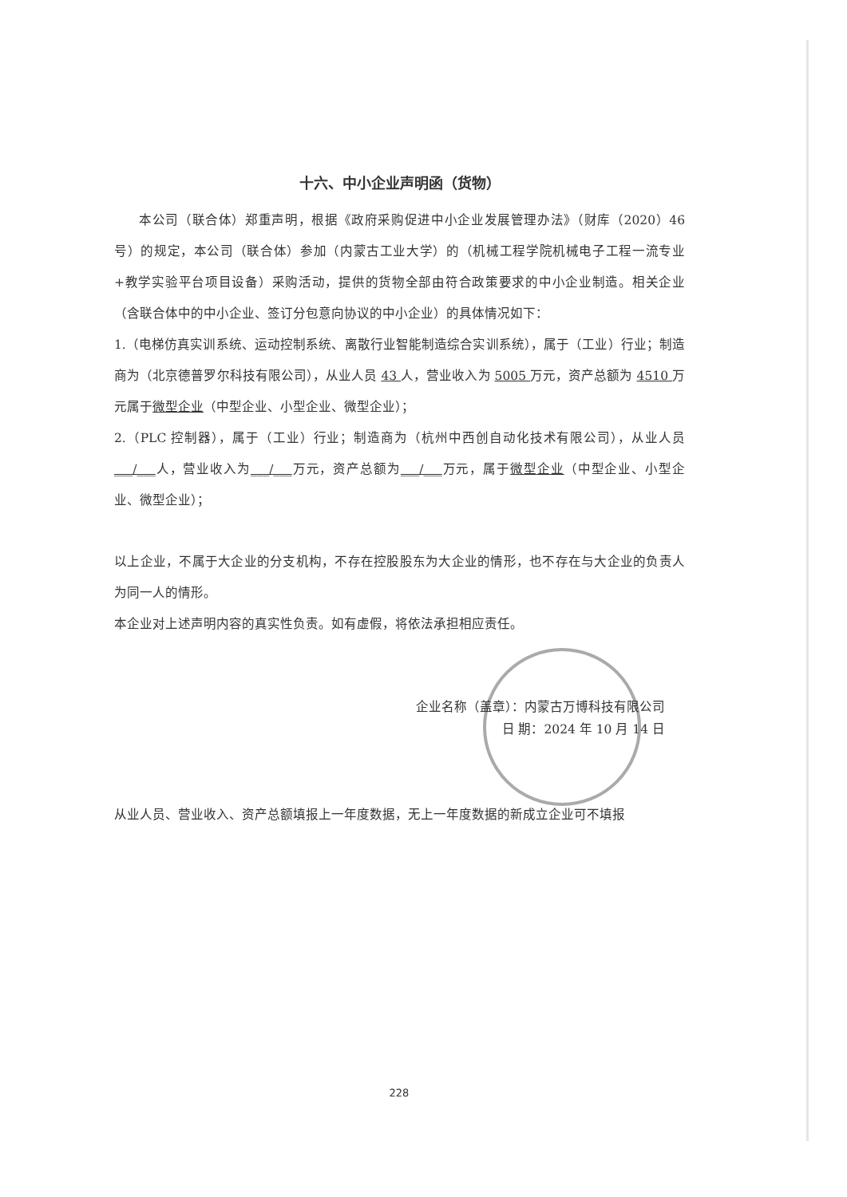十六、中小企业声明函（货物）
本公司（联合体）郑重声明，根据《政府采购促进中小企业发展管理办法》（财库（2020）46 号）的规定，本公司（联合体）参加（内蒙古工业大学）的（机械工程学院机械电子工程一流专业+教学实验平台项目设备）采购活动，提供的货物全部由符合政策要求的中小企业制造。相关企业（含联合体中的中小企业、签订分包意向协议的中小企业）的具体情况如下：
1.（电梯仿真实训系统、运动控制系统、离散行业智能制造综合实训系统），属于（工业）行业；制造商为（北京德普罗尔科技有限公司），从业人员 43 人，营业收入为 5005 万元，资产总额为 4510 万元属于微型企业（中型企业、小型企业、微型企业）；
2.（PLC 控制器），属于（工业）行业；制造商为（杭州中西创自动化技术有限公司），从业人员___/___人，营业收入为___/___万元，资产总额为___/___万元，属于微型企业（中型企业、小型企业、微型企业）；
以上企业，不属于大企业的分支机构，不存在控股股东为大企业的情形，也不存在与大企业的负责人为同一人的情形。
本企业对上述声明内容的真实性负责。如有虚假，将依法承担相应责任。
企业名称（盖章）：内蒙古万博科技有限公司
日 期：2024 年 10 月 14 日
从业人员、营业收入、资产总额填报上一年度数据，无上一年度数据的新成立企业可不填报
228